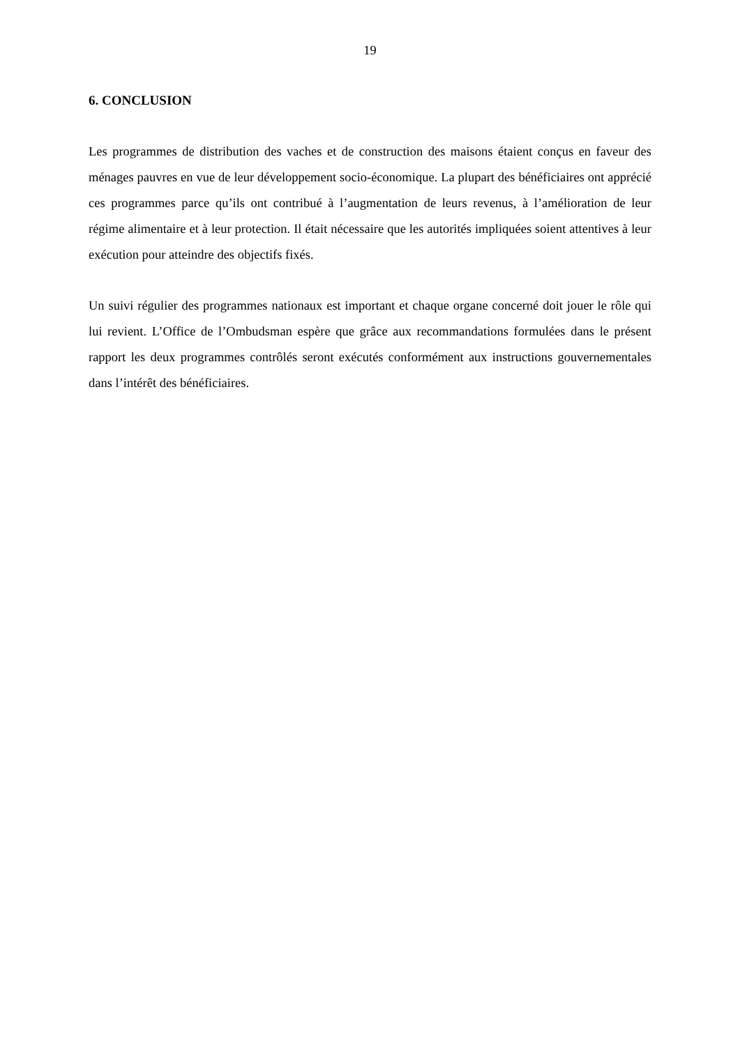19
6. CONCLUSION
Les programmes de distribution des vaches et de construction des maisons étaient conçus en faveur des ménages pauvres en vue de leur développement socio-économique. La plupart des bénéficiaires ont apprécié ces programmes parce qu’ils ont contribué à l’augmentation de leurs revenus, à l’amélioration de leur régime alimentaire et à leur protection. Il était nécessaire que les autorités impliquées soient attentives à leur exécution pour atteindre des objectifs fixés.
Un suivi régulier des programmes nationaux est important et chaque organe concerné doit jouer le rôle qui lui revient. L’Office de l’Ombudsman espère que grâce aux recommandations formulées dans le présent rapport les deux programmes contrôlés seront exécutés conformément aux instructions gouvernementales dans l’intérêt des bénéficiaires.